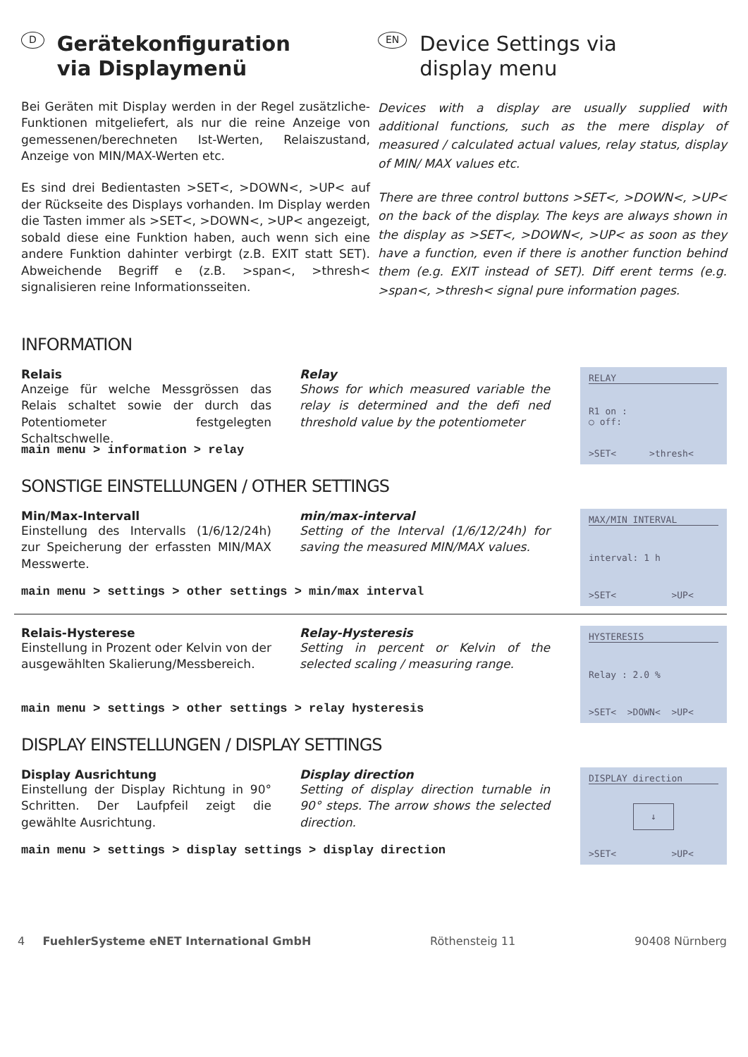D Gerätekonfiguration
via Displaymenü
Bei Geräten mit Display werden in der Regel zusätzliche-Funktionen mitgeliefert, als nur die reine Anzeige von gemessenen/berechneten Ist-Werten, Relaiszustand, Anzeige von MIN/MAX-Werten etc.
Es sind drei Bedientasten >SET<, >DOWN<, >UP< auf der Rückseite des Displays vorhanden. Im Display werden die Tasten immer als >SET<, >DOWN<, >UP< angezeigt, sobald diese eine Funktion haben, auch wenn sich eine andere Funktion dahinter verbirgt (z.B. EXIT statt SET). Abweichende Begriff e (z.B. >span<, >thresh< signalisieren reine Informationsseiten.
EN Device Settings via
display menu
Devices with a display are usually supplied with additional functions, such as the mere display of measured / calculated actual values, relay status, display of MIN/ MAX values etc.
There are three control buttons >SET<, >DOWN<, >UP< on the back of the display. The keys are always shown in the display as >SET<, >DOWN<, >UP< as soon as they have a function, even if there is another function behind them (e.g. EXIT instead of SET). Diff erent terms (e.g. >span<, >thresh< signal pure information pages.
INFORMATION
Relais
Anzeige für welche Messgrössen das Relais schaltet sowie der durch das Potentiometer festgelegten Schaltschwelle.
Relay
Shows for which measured variable the relay is determined and the defi ned threshold value by the potentiometer
RELAY
R1 on :
○ off:
>SET< >thresh<
main menu > information > relay
SONSTIGE EINSTELLUNGEN / OTHER SETTINGS
Min/Max-Intervall
Einstellung des Intervalls (1/6/12/24h) zur Speicherung der erfassten MIN/MAX Messwerte.
min/max-interval
Setting of the Interval (1/6/12/24h) for saving the measured MIN/MAX values.
MAX/MIN INTERVAL
interval: 1 h
>SET< >UP<
main menu > settings > other settings > min/max interval
Relais-Hysterese
Einstellung in Prozent oder Kelvin von der ausgewählten Skalierung/Messbereich.
Relay-Hysteresis
Setting in percent or Kelvin of the selected scaling / measuring range.
HYSTERESIS
Relay : 2.0 %
>SET< >DOWN< >UP<
main menu > settings > other settings > relay hysteresis
DISPLAY EINSTELLUNGEN / DISPLAY SETTINGS
Display Ausrichtung
Einstellung der Display Richtung in 90° Schritten. Der Laufpfeil zeigt die gewählte Ausrichtung.
Display direction
Setting of display direction turnable in 90° steps. The arrow shows the selected direction.
DISPLAY direction
↓
>SET< >UP<
main menu > settings > display settings > display direction
4 FuehlerSysteme eNET International GmbH Röthensteig 11 90408 Nürnberg